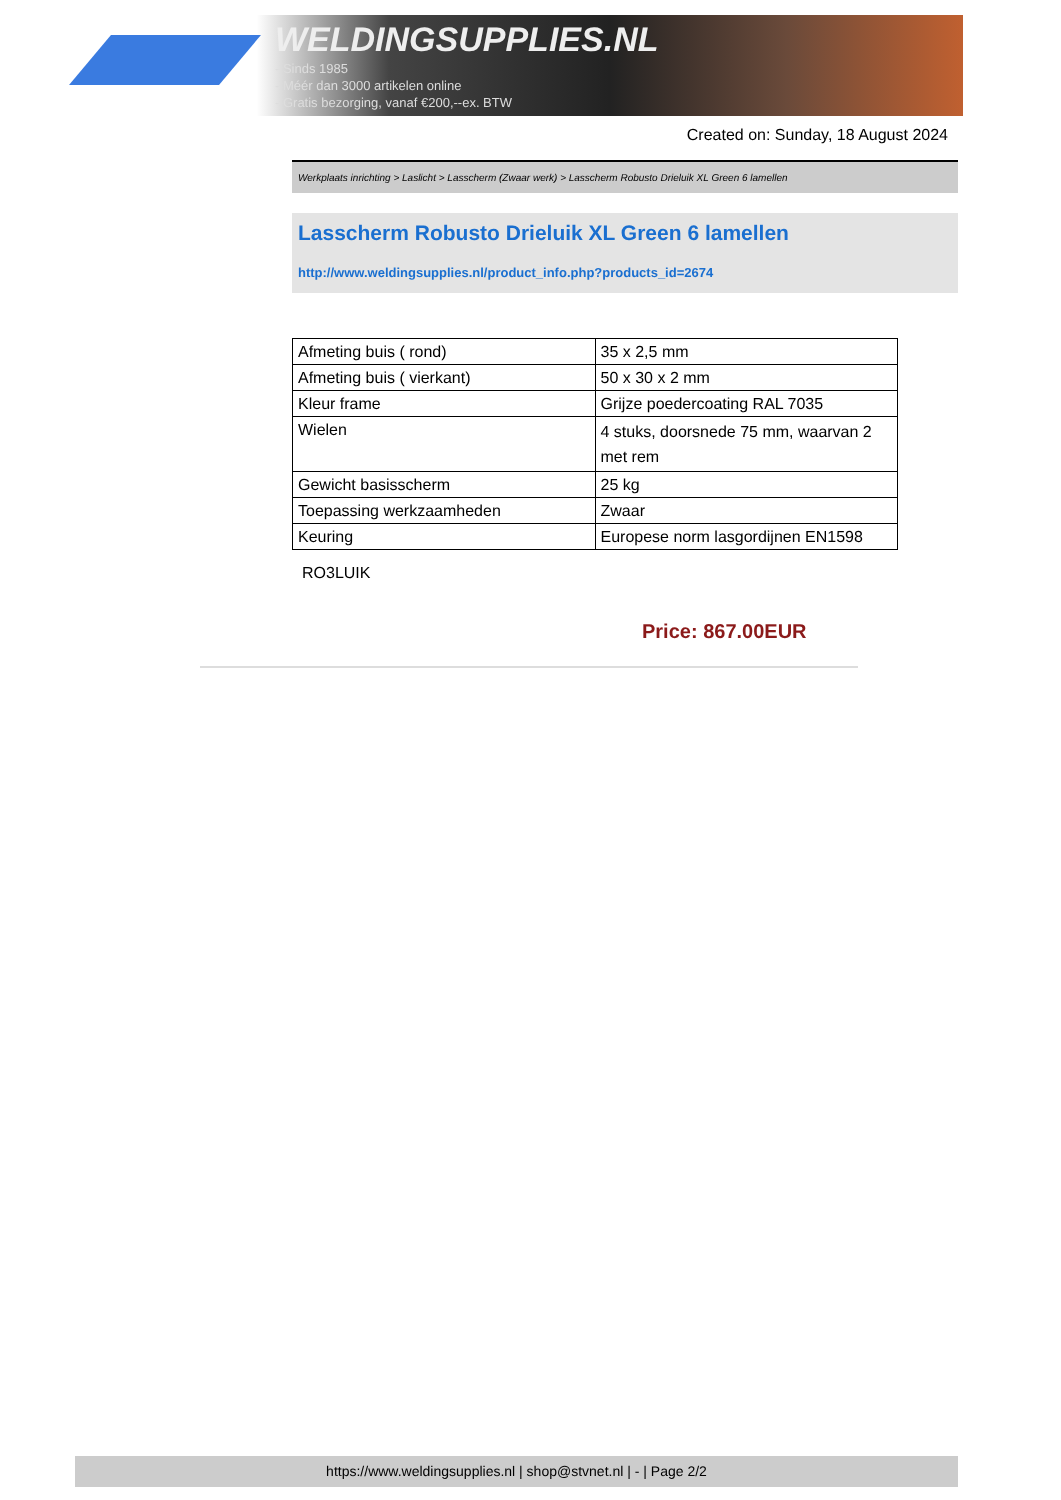WELDINGSUPPLIES.NL
- Sinds 1985
- Méér dan 3000 artikelen online
- Gratis bezorging, vanaf €200,--ex. BTW
Created on: Sunday, 18 August 2024
Werkplaats inrichting > Laslicht > Lasscherm (Zwaar werk) > Lasscherm Robusto Drieluik XL Green 6 lamellen
Lasscherm Robusto Drieluik XL Green 6 lamellen
http://www.weldingsupplies.nl/product_info.php?products_id=2674
| Afmeting buis ( rond) | 35 x 2,5 mm |
| Afmeting buis ( vierkant) | 50 x 30 x 2 mm |
| Kleur frame | Grijze poedercoating RAL 7035 |
| Wielen | 4 stuks, doorsnede 75 mm, waarvan 2 met rem |
| Gewicht basisscherm | 25 kg |
| Toepassing werkzaamheden | Zwaar |
| Keuring | Europese norm lasgordijnen EN1598 |
RO3LUIK
Price: 867.00EUR
https://www.weldingsupplies.nl | shop@stvnet.nl | - | Page 2/2